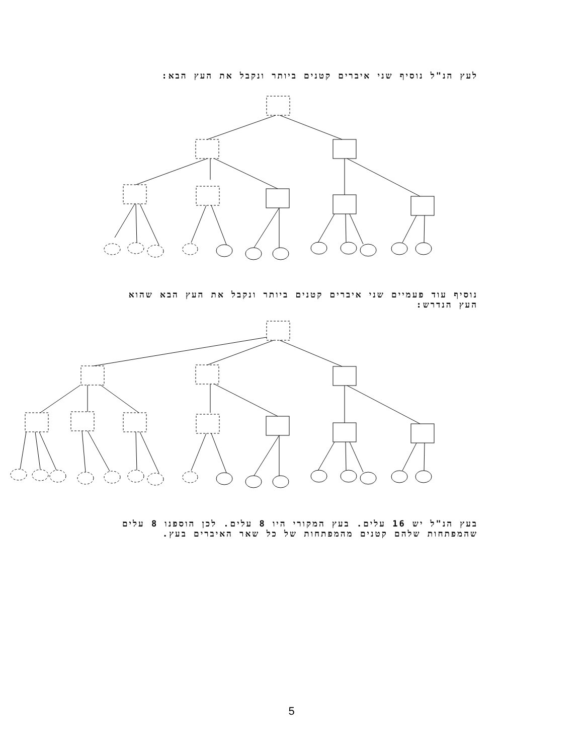לעץ הנ"ל נוסיף שני איברים קטנים ביותר ונקבל את העץ הבא:
נוסיף עוד פעמיים שני איברים קטנים ביותר ונקבל את העץ הבא שהוא העץ הנדרש:
בעץ הנ"ל יש 16 עלים. בעץ המקורי היו 8 עלים. לכן הוספנו 8 עלים שהמפתחות שלהם קטנים מהמפתחות של כל שאר האיברים בעץ.
5